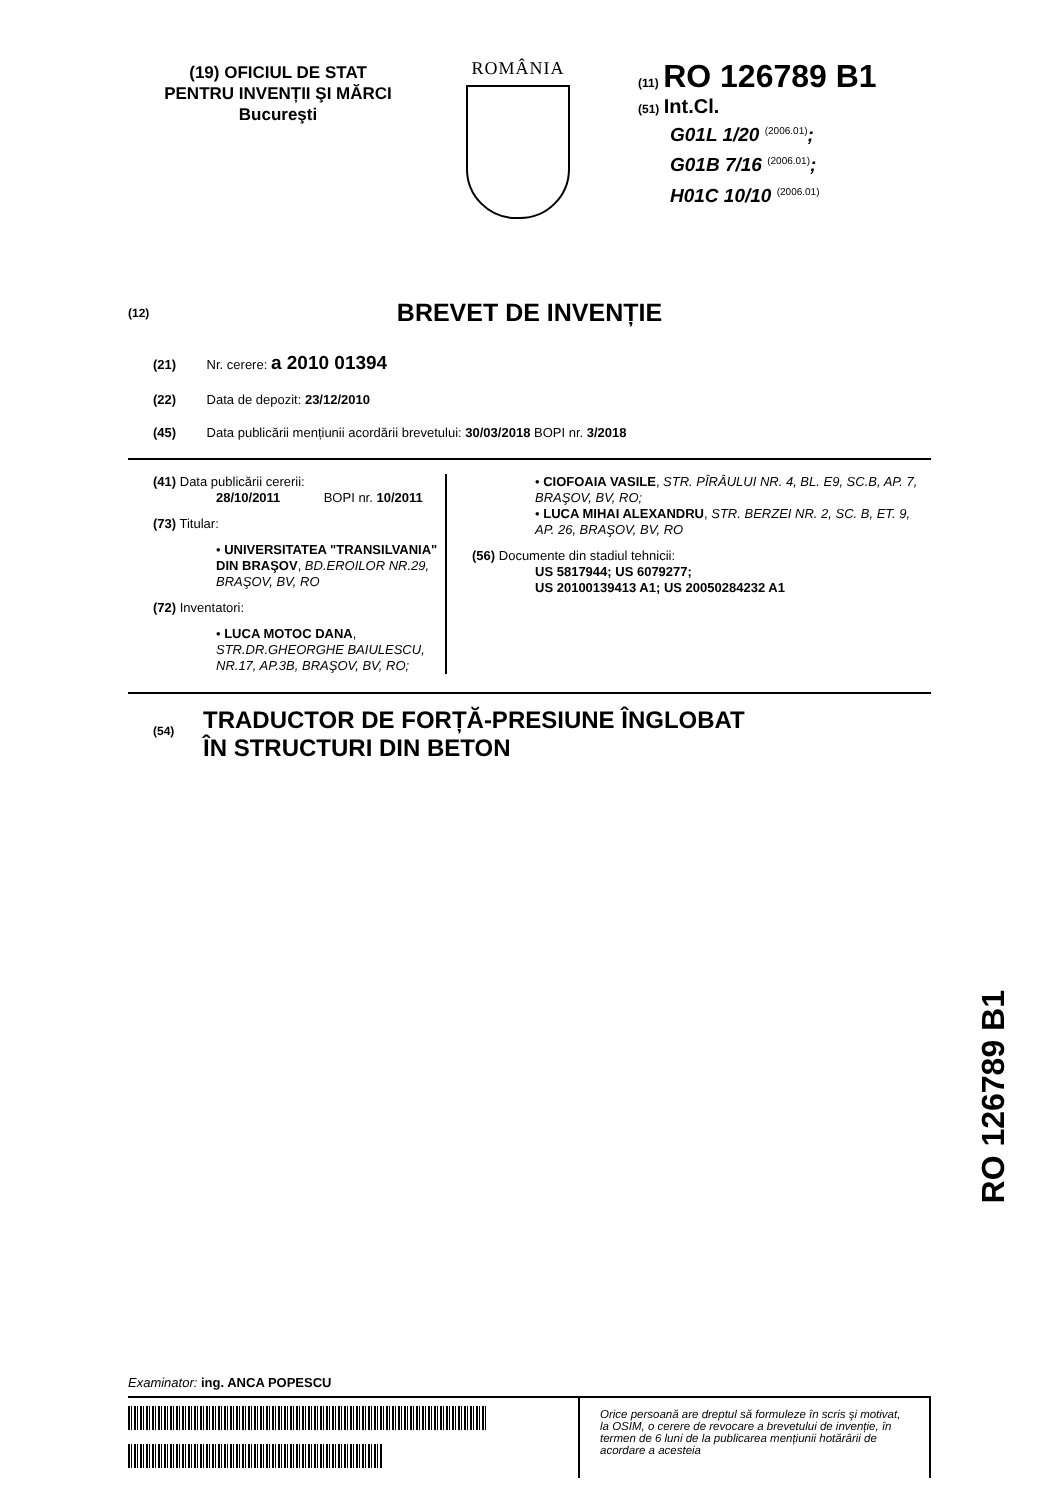(19) OFICIUL DE STAT
PENTRU INVENȚII ŞI MĂRCI
Bucureşti
ROMÂNIA
(11) RO 126789 B1
(51) Int.Cl.
G01L 1/20 <sup>(2006.01)</sup>;
G01B 7/16 <sup>(2006.01)</sup>;
H01C 10/10 <sup>(2006.01)</sup>
(12) BREVET DE INVENȚIE
(21) Nr. cerere: a 2010 01394
(22) Data de depozit: 23/12/2010
(45) Data publicării mențiunii acordării brevetului: 30/03/2018 BOPI nr. 3/2018
(41) Data publicării cererii:
28/10/2011 BOPI nr. 10/2011
(73) Titular:
• UNIVERSITATEA "TRANSILVANIA" DIN BRAŞOV, BD.EROILOR NR.29, BRAŞOV, BV, RO
(72) Inventatori:
• LUCA MOTOC DANA,
STR.DR.GHEORGHE BAIULESCU, NR.17, AP.3B, BRAŞOV, BV, RO;
• CIOFOAIA VASILE, STR. PÎRÂULUI NR. 4, BL. E9, SC.B, AP. 7, BRAŞOV, BV, RO;
• LUCA MIHAI ALEXANDRU, STR. BERZEI NR. 2, SC. B, ET. 9, AP. 26, BRAŞOV, BV, RO
(56) Documente din stadiul tehnicii:
US 5817944; US 6079277;
US 20100139413 A1; US 20050284232 A1
(54)
TRADUCTOR DE FORȚĂ-PRESIUNE ÎNGLOBAT
ÎN STRUCTURI DIN BETON
RO 126789 B1
Examinator: ing. ANCA POPESCU
Orice persoană are dreptul să formuleze în scris şi motivat, la OSIM, o cerere de revocare a brevetului de invenție, în termen de 6 luni de la publicarea mențiunii hotărârii de acordare a acesteia